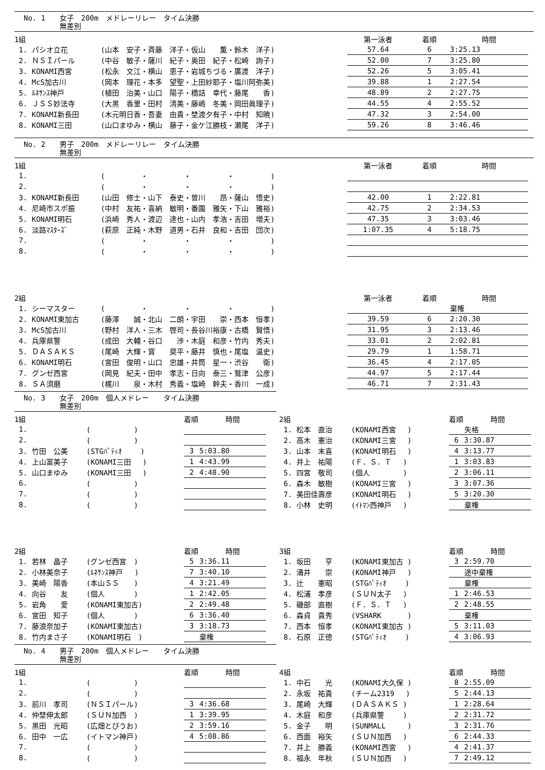No. 1 女子　200m　メドレーリレー　タイム決勝
無差別
| 1組 | | | 第一泳者 | 着順 | 時間 |
| --- | --- | --- | --- | --- | --- |
| 1. パシオ立花 | (山本 安子・斉藤 洋子・仮山 薫・鈴木 洋子) | | 57.64 | 6 | 3:25.13 |
| 2. ＮＳＩパール | (中谷 敏子・薩川 紀子・奥田 紀子・松崎 詢子) | | 52.00 | 7 | 3:25.80 |
| 3. KONAMI西宮 | (松永 文江・横山 恵子・岩城ちづる・廣渡 洋子) | | 52.26 | 5 | 3:05.41 |
| 4. McS加古川 | (岡本 理花・本多 望聖・上田紗耶子・塩川阿弥美) | | 39.88 | 1 | 2:27.54 |
| 5. ﾙﾈｻﾝｽ神戸 | (植田 治美・山口 陽子・橋詰 幸代・藤尾 香) | | 48.89 | 2 | 2:27.75 |
| 6. ＪＳＳ妙法寺 | (大黒 香里・田村 清美・藤嶋 冬美・岡田眞理子) | | 44.55 | 4 | 2:55.52 |
| 7. KONAMI新長田 | (木元明日香・吾妻 由貴・埜渡夕有子・中村 知暁) | | 47.32 | 3 | 2:54.00 |
| 8. KONAMI三田 | (山口まゆみ・横山 藤子・金ケ江勝枝・瀬尾 洋子) | | 59.26 | 8 | 3:46.46 |
No. 2 男子　200m　メドレーリレー　タイム決勝
無差別
| 1組 | | | 第一泳者 | 着順 | 時間 |
| --- | --- | --- | --- | --- | --- |
| 1. | ( ・ ・ ・ ) | | | | |
| 2. | ( ・ ・ ・ ) | | | | |
| 3. KONAMI新長田 | (山田 修士・山下 泰史・曽川 昂・薩山 悟史) | | 42.00 | 1 | 2:22.81 |
| 4. 尼崎市スポ振 | (中村 友祐・喜納 敏明・番園 雅矢・下山 雅裕) | | 42.75 | 2 | 2:34.53 |
| 5. KONAMI明石 | (浜崎 秀人・渡辺 達也・山内 孝浩・吉田 増夫) | | 47.35 | 3 | 3:03.46 |
| 6. 淡路ﾏｽﾀｰｽﾞ | (萩原 正純・木野 道男・石井 良和・吉田 団次) | | 1:07.35 | 4 | 5:18.75 |
| 7. | ( ・ ・ ・ ) | | | | |
| 8. | ( ・ ・ ・ ) | | | | |
| 2組 | | | 第一泳者 | 着順 | 時間 |
| 1. シーマスター | ( ・ ・ ・ ) | | | | 棄権 |
| 2. KONAMI東加古 | (藤澤 誠・北山 二朗・宇田 崇・西本 恒孝) | | 39.59 | 6 | 2:20.30 |
| 3. McS加古川 | (野村 洋人・三木 啓司・長谷川裕康・古橋 賢悟) | | 31.95 | 3 | 2:13.46 |
| 4. 兵庫県警 | (成田 大輔・谷口 渉・木庭 和彦・竹内 秀夫) | | 33.01 | 2 | 2:02.81 |
| 5. ＤＡＳＡＫＳ | (尾崎 大輝・寳 奨平・藤井 慎也・尾塩 温史) | | 29.79 | 1 | 1:58.71 |
| 6. KONAMI明石 | (宮田 俊明・山口 忠雄・井筒 星一・渋谷 衛) | | 36.45 | 4 | 2:17.05 |
| 7. グンゼ西宮 | (岡見 紀夫・田中 孝志・日向 泰三・鷲津 公彦) | | 44.97 | 5 | 2:17.44 |
| 8. ＳＡ須磨 | (梶川 泉・木村 秀義・塩崎 幹夫・香川 一成) | | 46.71 | 7 | 2:31.43 |
No. 3 女子　200m　個人メドレー　　タイム決勝
無差別
| 1組 | | 着順 | 時間 |
| --- | --- | --- | --- |
| 1. | ( ) | | |
| 2. | ( ) | | |
| 3. 竹田 公美 | (STGﾊﾟﾃｨｵ ) | 3 | 5:03.80 |
| 4. 上山富美子 | (KONAMI三田 ) | 1 | 4:43.99 |
| 5. 山口まゆみ | (KONAMI三田 ) | 2 | 4:48.90 |
| 6. | ( ) | | |
| 7. | ( ) | | |
| 8. | ( ) | | |
| 2組 | | 着順 | 時間 |
| 1. 若林 晶子 | (グンゼ西宮 ) | 5 | 3:36.11 |
| 2. 小林美奈子 | (ﾙﾈｻﾝｽ神戸 ) | 7 | 3:40.10 |
| 3. 美崎 陽香 | (本山ＳＳ ) | 4 | 3:21.49 |
| 4. 向谷 友 | (個人 ) | 1 | 2:42.05 |
| 5. 岩角 愛 | (KONAMI東加古) | 2 | 2:49.48 |
| 6. 宮田 知子 | (個人 ) | 6 | 3:36.40 |
| 7. 藤浪奈加子 | (KONAMI東加古) | 3 | 3:18.73 |
| 8. 竹内まさ子 | (KONAMI明石 ) | | 棄権 |
| 2組 | | 着順 | 時間 |
| --- | --- | --- | --- |
| 1. 松本 直治 | (KONAMI西宮 ) | | 失格 |
| 2. 高木 憲治 | (KONAMI三宮 ) | 6 | 3:30.87 |
| 3. 山本 末喜 | (KONAMI明石 ) | 4 | 3:13.77 |
| 4. 井上 祐陽 | (Ｆ．Ｓ．Ｔ ) | 1 | 3:03.83 |
| 5. 四宮 敬司 | (個人 ) | 2 | 3:06.11 |
| 6. 森木 敏樹 | (KONAMI三宮 ) | 3 | 3:07.36 |
| 7. 美田佳壽彦 | (KONAMI明石 ) | 5 | 3:20.30 |
| 8. 小林 史明 | (ｲﾄﾏﾝ西神戸 ) | | 棄権 |
| 3組 | | 着順 | 時間 |
| 1. 坂田 亨 | (KONAMI東加古 ) | 3 | 2:59.70 |
| 2. 涌井 崇 | (KONAMI神戸 ) | | 途中棄権 |
| 3. 辻 憲昭 | (STGﾊﾟﾃｨｵ ) | | 棄権 |
| 4. 松浦 孝彦 | (ＳＵＮ太子 ) | 1 | 2:46.53 |
| 5. 磯部 直樹 | (Ｆ．Ｓ．Ｔ ) | 2 | 2:48.55 |
| 6. 森貞 貴秀 | (VSHARK ) | | 棄権 |
| 7. 西本 恒孝 | (KONAMI東加古 ) | 5 | 3:11.03 |
| 8. 石原 正徳 | (STGﾊﾟﾃｨｵ ) | 4 | 3:06.93 |
No. 4 男子　200m　個人メドレー　　タイム決勝
無差別
| 1組 | | 着順 | 時間 |
| --- | --- | --- | --- |
| 1. | ( ) | | |
| 2. | ( ) | | |
| 3. 前川 孝司 | (ＮＳＩパール) | 3 | 4:36.68 |
| 4. 仲埜伸太郎 | (ＳＵＮ加西 ) | 1 | 3:39.95 |
| 5. 黒田 光昭 | (広畑とびうお) | 2 | 3:59.16 |
| 6. 田中 一広 | (イトマン神戸) | 4 | 5:08.86 |
| 7. | ( ) | | |
| 8. | ( ) | | |
| 4組 | | 着順 | 時間 |
| --- | --- | --- | --- |
| 1. 中石 光 | (KONAMI大久保 ) | 8 | 2:55.09 |
| 2. 永坂 祐貴 | (チーム2319 ) | 5 | 2:44.13 |
| 3. 尾崎 大輝 | (ＤＡＳＡＫＳ ) | 1 | 2:28.64 |
| 4. 木庭 和彦 | (兵庫県警 ) | 2 | 2:31.72 |
| 5. 金子 明 | (SUNMALL ) | 3 | 2:31.76 |
| 6. 西面 裕矢 | (ＳＵＮ加西 ) | 6 | 2:44.33 |
| 7. 井上 勝義 | (KONAMI西宮 ) | 4 | 2:41.37 |
| 8. 福永 年秋 | (ＳＵＮ加西 ) | 7 | 2:49.12 |